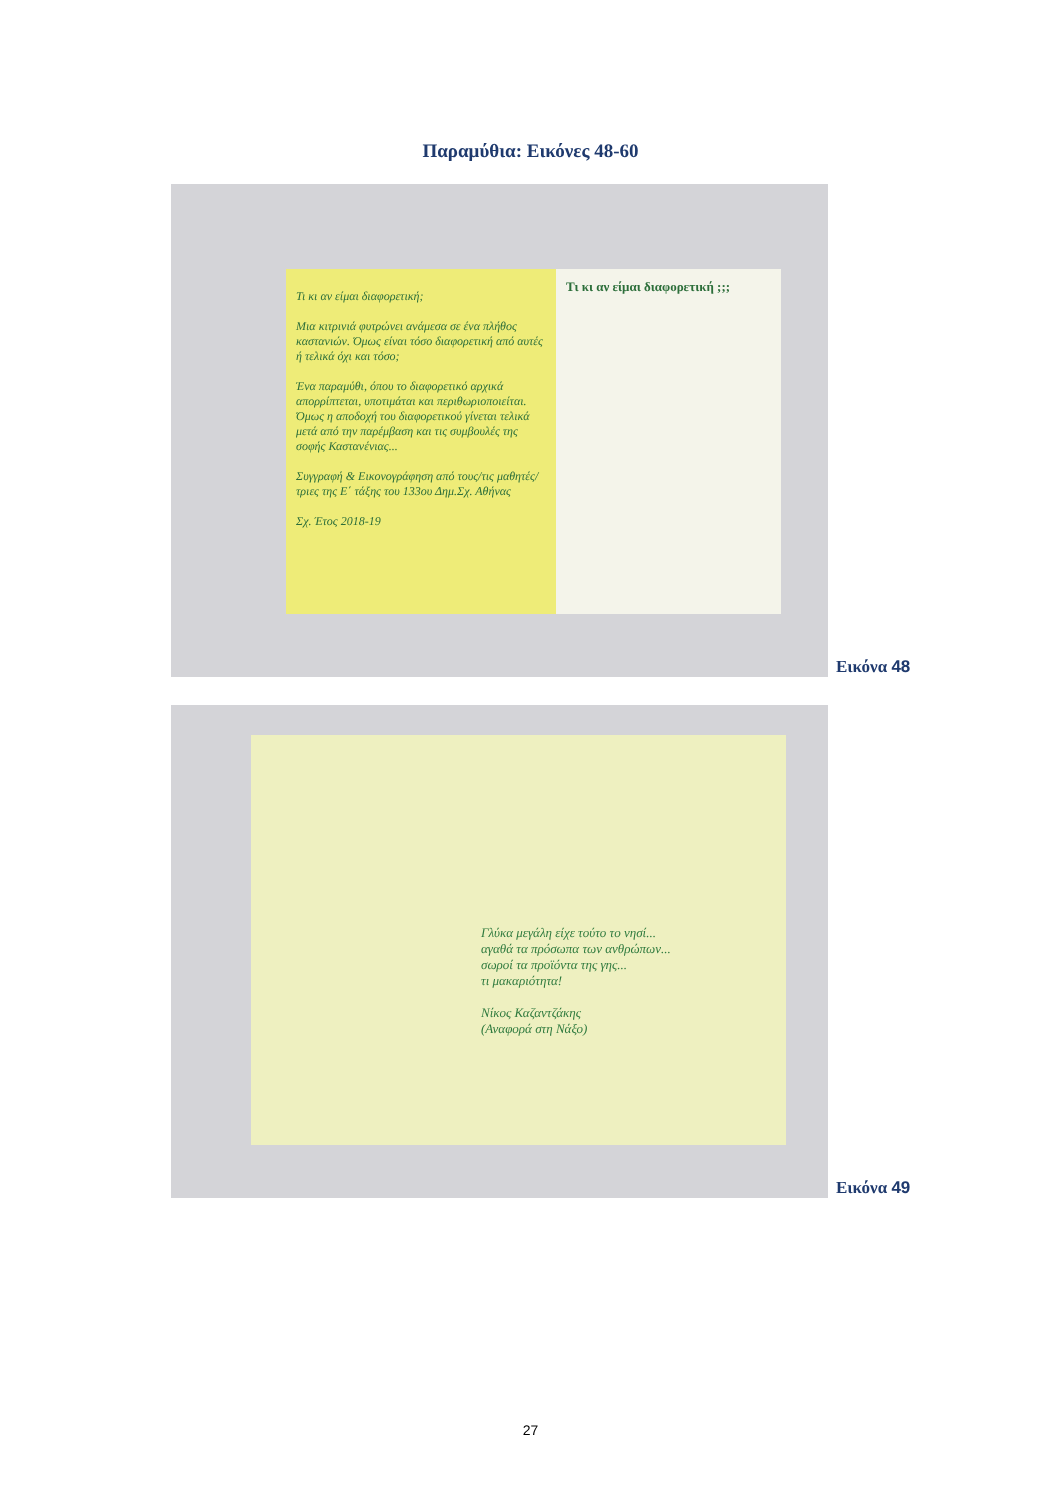Παραμύθια: Εικόνες 48-60
Τι κι αν είμαι διαφορετική;
Μια κιτρινιά φυτρώνει ανάμεσα σε ένα πλήθος καστανιών. Όμως είναι τόσο διαφορετική από αυτές ή τελικά όχι και τόσο;
Ένα παραμύθι, όπου το διαφορετικό αρχικά απορρίπτεται, υποτιμάται και περιθωριοποιείται. Όμως η αποδοχή του διαφορετικού γίνεται τελικά μετά από την παρέμβαση και τις συμβουλές της σοφής Καστανένιας...
Συγγραφή & Εικονογράφηση από τους/τις μαθητές/τριες της Ε΄ τάξης του 133ου Δημ.Σχ. Αθήνας
Σχ. Έτος 2018-19
Τι κι αν είμαι διαφορετική ;;;
Εικόνα 48
Γλύκα μεγάλη είχε τούτο το νησί...
αγαθά τα πρόσωπα των ανθρώπων...
σωροί τα προϊόντα της γης...
τι μακαριότητα!
Νίκος Καζαντζάκης
(Αναφορά στη Νάξο)
Εικόνα 49
27